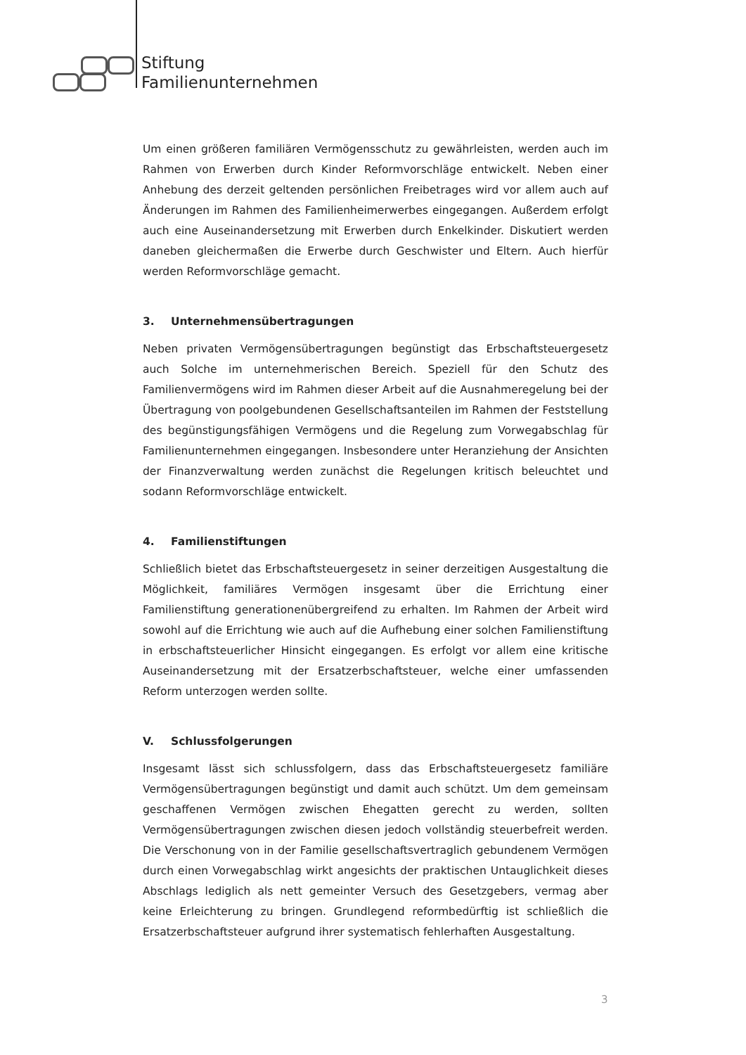Stiftung
Familienunternehmen
Um einen größeren familiären Vermögensschutz zu gewährleisten, werden auch im Rahmen von Erwerben durch Kinder Reformvorschläge entwickelt. Neben einer Anhebung des derzeit geltenden persönlichen Freibetrages wird vor allem auch auf Änderungen im Rahmen des Familienheimerwerbes eingegangen. Außerdem erfolgt auch eine Auseinandersetzung mit Erwerben durch Enkelkinder. Diskutiert werden daneben gleichermaßen die Erwerbe durch Geschwister und Eltern. Auch hierfür werden Reformvorschläge gemacht.
3. Unternehmensübertragungen
Neben privaten Vermögensübertragungen begünstigt das Erbschaftsteuergesetz auch Solche im unternehmerischen Bereich. Speziell für den Schutz des Familienvermögens wird im Rahmen dieser Arbeit auf die Ausnahmeregelung bei der Übertragung von poolgebundenen Gesellschaftsanteilen im Rahmen der Feststellung des begünstigungsfähigen Vermögens und die Regelung zum Vorwegabschlag für Familienunternehmen eingegangen. Insbesondere unter Heranziehung der Ansichten der Finanzverwaltung werden zunächst die Regelungen kritisch beleuchtet und sodann Reformvorschläge entwickelt.
4. Familienstiftungen
Schließlich bietet das Erbschaftsteuergesetz in seiner derzeitigen Ausgestaltung die Möglichkeit, familiäres Vermögen insgesamt über die Errichtung einer Familienstiftung generationenübergreifend zu erhalten. Im Rahmen der Arbeit wird sowohl auf die Errichtung wie auch auf die Aufhebung einer solchen Familienstiftung in erbschaftsteuerlicher Hinsicht eingegangen. Es erfolgt vor allem eine kritische Auseinandersetzung mit der Ersatzerbschaftsteuer, welche einer umfassenden Reform unterzogen werden sollte.
V. Schlussfolgerungen
Insgesamt lässt sich schlussfolgern, dass das Erbschaftsteuergesetz familiäre Vermögensübertragungen begünstigt und damit auch schützt. Um dem gemeinsam geschaffenen Vermögen zwischen Ehegatten gerecht zu werden, sollten Vermögensübertragungen zwischen diesen jedoch vollständig steuerbefreit werden. Die Verschonung von in der Familie gesellschaftsvertraglich gebundenem Vermögen durch einen Vorwegabschlag wirkt angesichts der praktischen Untauglichkeit dieses Abschlags lediglich als nett gemeinter Versuch des Gesetzgebers, vermag aber keine Erleichterung zu bringen. Grundlegend reformbedürftig ist schließlich die Ersatzerbschaftsteuer aufgrund ihrer systematisch fehlerhaften Ausgestaltung.
3